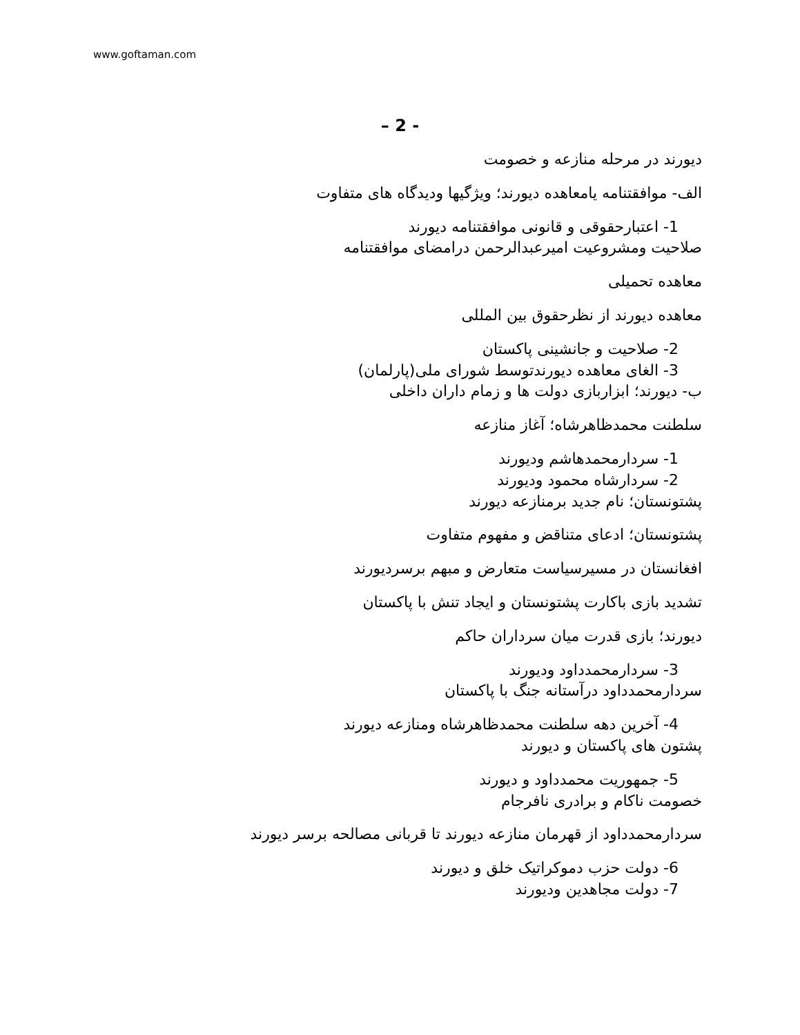www.goftaman.com
– 2 -
دیورند در مرحله منازعه و خصومت
الف- موافقتنامه یامعاهده دیورند؛ ویژگیها ودیدگاه های متفاوت
1- اعتبارحقوقی و قانونی موافقتنامه دیورند
صلاحیت ومشروعیت امیرعبدالرحمن درامضای موافقتنامه
معاهده تحمیلی
معاهده دیورند از نظرحقوق بین المللی
2- صلاحیت و جانشینی پاکستان
3- الغای معاهده دیورندتوسط شورای ملی(پارلمان)
ب- دیورند؛ ابزاربازی دولت ها و زمام داران داخلی
سلطنت محمدظاهرشاه؛ آغاز منازعه
1- سردارمحمدهاشم ودیورند
2- سردارشاه محمود ودیورند
پشتونستان؛ نام جدید برمنازعه دیورند
پشتونستان؛ ادعای متناقض و مفهوم متفاوت
افغانستان در مسیرسیاست متعارض و مبهم برسردیورند
تشدید بازی باکارت پشتونستان و ایجاد تنش با پاکستان
دیورند؛ بازی قدرت میان سرداران حاکم
3- سردارمحمدداود ودیورند
سردارمحمدداود درآستانه جنگ با پاکستان
4- آخرین دهه سلطنت محمدظاهرشاه ومنازعه دیورند
پشتون های پاکستان و دیورند
5- جمهوریت محمدداود و دیورند
خصومت ناکام و برادری نافرجام
سردارمحمدداود از قهرمان منازعه دیورند تا قربانی مصالحه برسر دیورند
6- دولت حزب دموکراتیک خلق و دیورند
7- دولت مجاهدین ودیورند